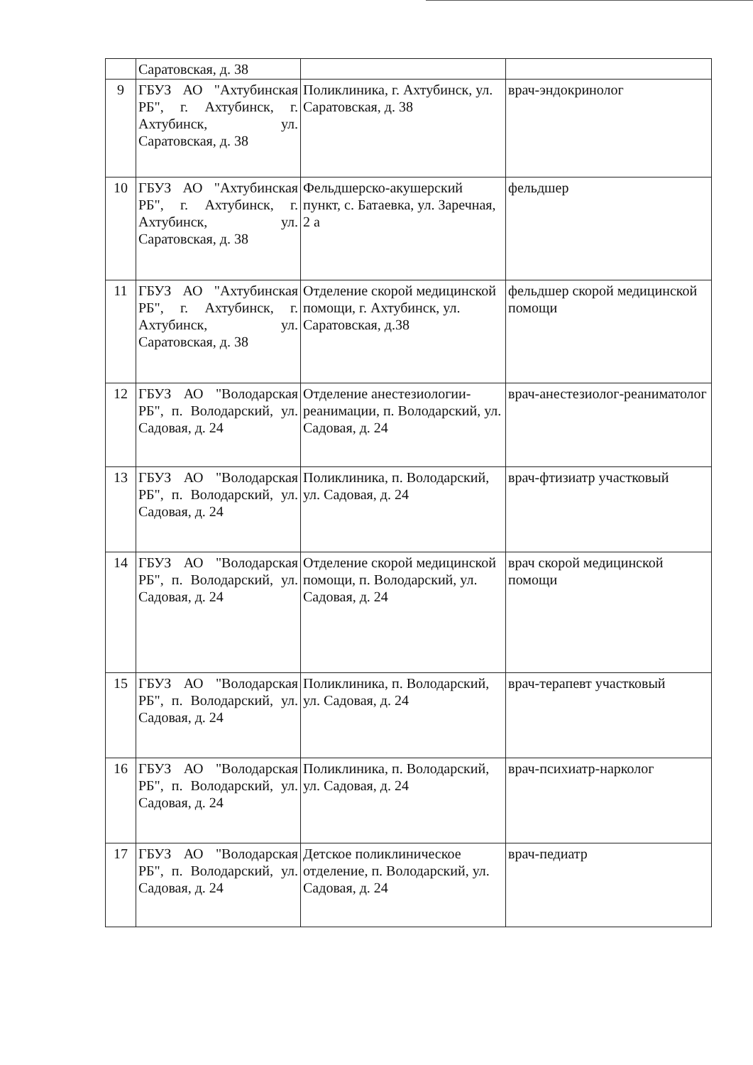| | Саратовская, д. 38 | | |
| 9 | ГБУЗ АО "Ахтубинская РБ", г. Ахтубинск, г. Ахтубинск, ул. Саратовская, д. 38 | Поликлиника, г. Ахтубинск, ул. Саратовская, д. 38 | врач-эндокринолог |
| 10 | ГБУЗ АО "Ахтубинская РБ", г. Ахтубинск, г. Ахтубинск, ул. Саратовская, д. 38 | Фельдшерско-акушерский пункт, с. Батаевка, ул. Заречная, 2 а | фельдшер |
| 11 | ГБУЗ АО "Ахтубинская РБ", г. Ахтубинск, г. Ахтубинск, ул. Саратовская, д. 38 | Отделение скорой медицинской помощи, г. Ахтубинск, ул. Саратовская, д.38 | фельдшер скорой медицинской помощи |
| 12 | ГБУЗ АО "Володарская РБ", п. Володарский, ул. Садовая, д. 24 | Отделение анестезиологии-реанимации, п. Володарский, ул. Садовая, д. 24 | врач-анестезиолог-реаниматолог |
| 13 | ГБУЗ АО "Володарская РБ", п. Володарский, ул. Садовая, д. 24 | Поликлиника, п. Володарский, ул. Садовая, д. 24 | врач-фтизиатр участковый |
| 14 | ГБУЗ АО "Володарская РБ", п. Володарский, ул. Садовая, д. 24 | Отделение скорой медицинской помощи, п. Володарский, ул. Садовая, д. 24 | врач скорой медицинской помощи |
| 15 | ГБУЗ АО "Володарская РБ", п. Володарский, ул. Садовая, д. 24 | Поликлиника, п. Володарский, ул. Садовая, д. 24 | врач-терапевт участковый |
| 16 | ГБУЗ АО "Володарская РБ", п. Володарский, ул. Садовая, д. 24 | Поликлиника, п. Володарский, ул. Садовая, д. 24 | врач-психиатр-нарколог |
| 17 | ГБУЗ АО "Володарская РБ", п. Володарский, ул. Садовая, д. 24 | Детское поликлиническое отделение, п. Володарский, ул. Садовая, д. 24 | врач-педиатр |